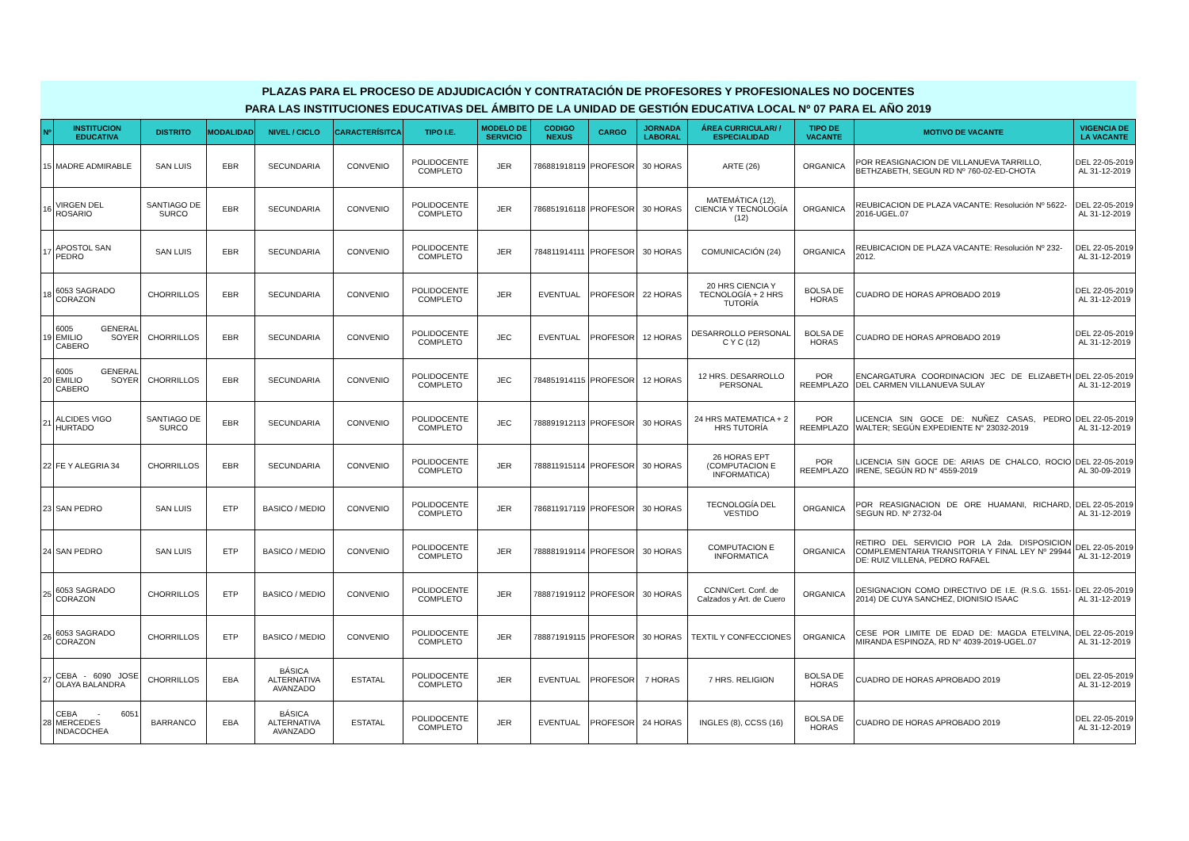PLAZAS PARA EL PROCESO DE ADJUDICACIÓN Y CONTRATACIÓN DE PROFESORES Y PROFESIONALES NO DOCENTES
PARA LAS INSTITUCIONES EDUCATIVAS DEL ÁMBITO DE LA UNIDAD DE GESTIÓN EDUCATIVA LOCAL Nº 07 PARA EL AÑO 2019
| Nº | INSTITUCION EDUCATIVA | DISTRITO | MODALIDAD | NIVEL / CICLO | CARACTERÍSITCA | TIPO I.E. | MODELO DE SERVICIO | CODIGO NEXUS | CARGO | JORNADA LABORAL | ÁREA CURRICULAR/ / ESPECIALIDAD | TIPO DE VACANTE | MOTIVO DE VACANTE | VIGENCIA DE LA VACANTE |
| --- | --- | --- | --- | --- | --- | --- | --- | --- | --- | --- | --- | --- | --- | --- |
| 15 | MADRE ADMIRABLE | SAN LUIS | EBR | SECUNDARIA | CONVENIO | POLIDOCENTE COMPLETO | JER | 786881918119 | PROFESOR | 30 HORAS | ARTE (26) | ORGANICA | POR REASIGNACION DE VILLANUEVA TARRILLO, BETHZABETH, SEGUN RD Nº 760-02-ED-CHOTA | DEL 22-05-2019 AL 31-12-2019 |
| 16 | VIRGEN DEL ROSARIO | SANTIAGO DE SURCO | EBR | SECUNDARIA | CONVENIO | POLIDOCENTE COMPLETO | JER | 786851916118 | PROFESOR | 30 HORAS | MATEMÁTICA (12), CIENCIA Y TECNOLOGÍA (12) | ORGANICA | REUBICACION DE PLAZA VACANTE: Resolución Nº 5622-2016-UGEL.07 | DEL 22-05-2019 AL 31-12-2019 |
| 17 | APOSTOL SAN PEDRO | SAN LUIS | EBR | SECUNDARIA | CONVENIO | POLIDOCENTE COMPLETO | JER | 784811914111 | PROFESOR | 30 HORAS | COMUNICACIÓN (24) | ORGANICA | REUBICACION DE PLAZA VACANTE: Resolución Nº 232-2012. | DEL 22-05-2019 AL 31-12-2019 |
| 18 | 6053 SAGRADO CORAZON | CHORRILLOS | EBR | SECUNDARIA | CONVENIO | POLIDOCENTE COMPLETO | JER | EVENTUAL | PROFESOR | 22 HORAS | 20 HRS CIENCIA Y TECNOLOGÍA + 2 HRS TUTORÍA | BOLSA DE HORAS | CUADRO DE HORAS APROBADO 2019 | DEL 22-05-2019 AL 31-12-2019 |
| 19 | 6005 GENERAL EMILIO SOYER CABERO | CHORRILLOS | EBR | SECUNDARIA | CONVENIO | POLIDOCENTE COMPLETO | JEC | EVENTUAL | PROFESOR | 12 HORAS | DESARROLLO PERSONAL C Y C (12) | BOLSA DE HORAS | CUADRO DE HORAS APROBADO 2019 | DEL 22-05-2019 AL 31-12-2019 |
| 20 | 6005 GENERAL EMILIO SOYER CABERO | CHORRILLOS | EBR | SECUNDARIA | CONVENIO | POLIDOCENTE COMPLETO | JEC | 784851914115 | PROFESOR | 12 HORAS | 12 HRS. DESARROLLO PERSONAL | POR REEMPLAZO | ENCARGATURA COORDINACION JEC DE ELIZABETH DEL CARMEN VILLANUEVA SULAY | DEL 22-05-2019 AL 31-12-2019 |
| 21 | ALCIDES VIGO HURTADO | SANTIAGO DE SURCO | EBR | SECUNDARIA | CONVENIO | POLIDOCENTE COMPLETO | JEC | 788891912113 | PROFESOR | 30 HORAS | 24 HRS MATEMATICA + 2 HRS TUTORÍA | POR REEMPLAZO | LICENCIA SIN GOCE DE: NUÑEZ CASAS, PEDRO WALTER; SEGÚN EXPEDIENTE N° 23032-2019 | DEL 22-05-2019 AL 31-12-2019 |
| 22 | FE Y ALEGRIA 34 | CHORRILLOS | EBR | SECUNDARIA | CONVENIO | POLIDOCENTE COMPLETO | JER | 788811915114 | PROFESOR | 30 HORAS | 26 HORAS EPT (COMPUTACION E INFORMATICA) | POR REEMPLAZO | LICENCIA SIN GOCE DE: ARIAS DE CHALCO, ROCIO IRENE, SEGÚN RD N° 4559-2019 | DEL 22-05-2019 AL 30-09-2019 |
| 23 | SAN PEDRO | SAN LUIS | ETP | BASICO / MEDIO | CONVENIO | POLIDOCENTE COMPLETO | JER | 786811917119 | PROFESOR | 30 HORAS | TECNOLOGÍA DEL VESTIDO | ORGANICA | POR REASIGNACION DE ORE HUAMANI, RICHARD, SEGUN RD. Nº 2732-04 | DEL 22-05-2019 AL 31-12-2019 |
| 24 | SAN PEDRO | SAN LUIS | ETP | BASICO / MEDIO | CONVENIO | POLIDOCENTE COMPLETO | JER | 788881919114 | PROFESOR | 30 HORAS | COMPUTACION E INFORMATICA | ORGANICA | RETIRO DEL SERVICIO POR LA 2da. DISPOSICION COMPLEMENTARIA TRANSITORIA Y FINAL LEY Nº 29944 DE: RUIZ VILLENA, PEDRO RAFAEL | DEL 22-05-2019 AL 31-12-2019 |
| 25 | 6053 SAGRADO CORAZON | CHORRILLOS | ETP | BASICO / MEDIO | CONVENIO | POLIDOCENTE COMPLETO | JER | 788871919112 | PROFESOR | 30 HORAS | CCNN/Cert. Conf. de Calzados y Art. de Cuero | ORGANICA | DESIGNACION COMO DIRECTIVO DE I.E. (R.S.G. 1551-2014) DE CUYA SANCHEZ, DIONISIO ISAAC | DEL 22-05-2019 AL 31-12-2019 |
| 26 | 6053 SAGRADO CORAZON | CHORRILLOS | ETP | BASICO / MEDIO | CONVENIO | POLIDOCENTE COMPLETO | JER | 788871919115 | PROFESOR | 30 HORAS | TEXTIL Y CONFECCIONES | ORGANICA | CESE POR LIMITE DE EDAD DE: MAGDA ETELVINA, MIRANDA ESPINOZA, RD N° 4039-2019-UGEL.07 | DEL 22-05-2019 AL 31-12-2019 |
| 27 | CEBA - 6090 JOSE OLAYA BALANDRA | CHORRILLOS | EBA | BÁSICA ALTERNATIVA AVANZADO | ESTATAL | POLIDOCENTE COMPLETO | JER | EVENTUAL | PROFESOR | 7 HORAS | 7 HRS. RELIGION | BOLSA DE HORAS | CUADRO DE HORAS APROBADO 2019 | DEL 22-05-2019 AL 31-12-2019 |
| 28 | CEBA - 6051 MERCEDES INDACOCHEA | BARRANCO | EBA | BÁSICA ALTERNATIVA AVANZADO | ESTATAL | POLIDOCENTE COMPLETO | JER | EVENTUAL | PROFESOR | 24 HORAS | INGLES (8), CCSS (16) | BOLSA DE HORAS | CUADRO DE HORAS APROBADO 2019 | DEL 22-05-2019 AL 31-12-2019 |